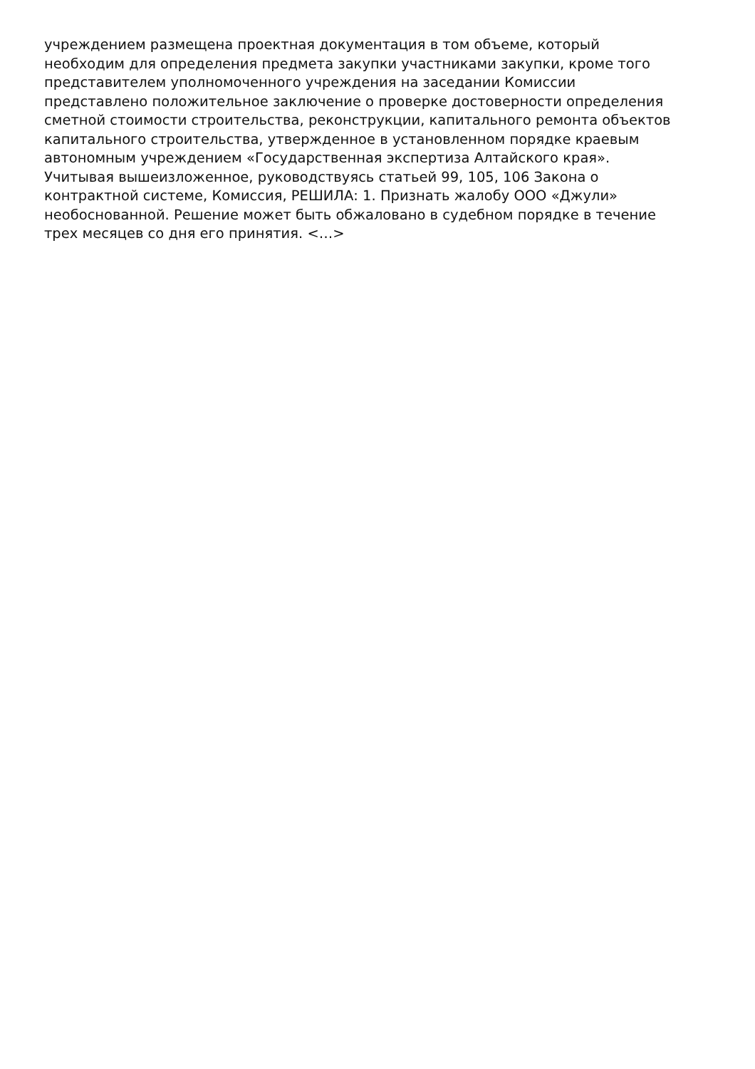учреждением размещена проектная документация в том объеме, который
необходим для определения предмета закупки участниками закупки, кроме того
представителем уполномоченного учреждения на заседании Комиссии
представлено положительное заключение о проверке достоверности определения
сметной стоимости строительства, реконструкции, капитального ремонта объектов
капитального строительства, утвержденное в установленном порядке краевым
автономным учреждением «Государственная экспертиза Алтайского края».
Учитывая вышеизложенное, руководствуясь статьей 99, 105, 106 Закона о
контрактной системе, Комиссия, РЕШИЛА: 1. Признать жалобу ООО «Джули»
необоснованной. Решение может быть обжаловано в судебном порядке в течение
трех месяцев со дня его принятия. <…>